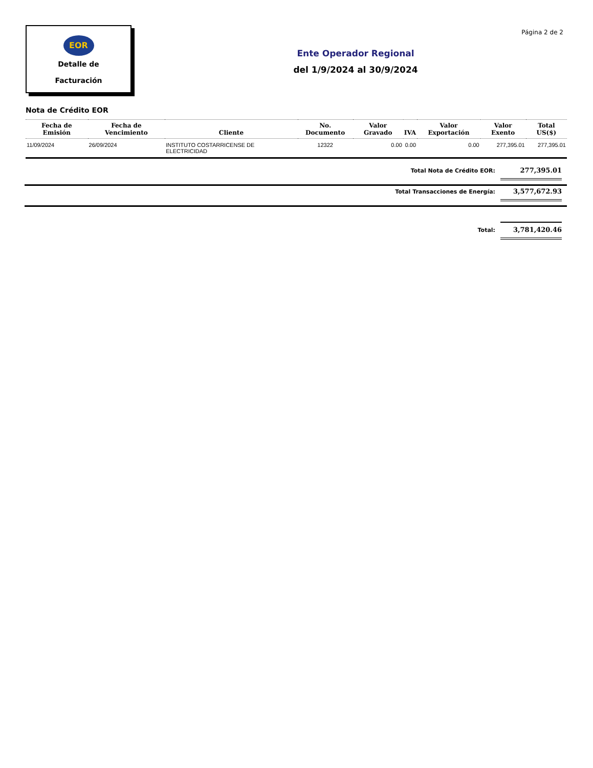EOR
Detalle de
Facturación
Página 2 de 2
Ente Operador Regional
del 1/9/2024 al 30/9/2024
Nota de Crédito EOR
| Fecha de Emisión | Fecha de Vencimiento | Cliente | No. Documento | Valor Gravado | IVA | Valor Exportación | Valor Exento | Total US($) |
| --- | --- | --- | --- | --- | --- | --- | --- | --- |
| 11/09/2024 | 26/09/2024 | INSTITUTO COSTARRICENSE DE ELECTRICIDAD | 12322 | 0.00 | 0.00 | 0.00 | 277,395.01 | 277,395.01 |
Total Nota de Crédito EOR: 277,395.01
Total Transacciones de Energía: 3,577,672.93
Total: 3,781,420.46